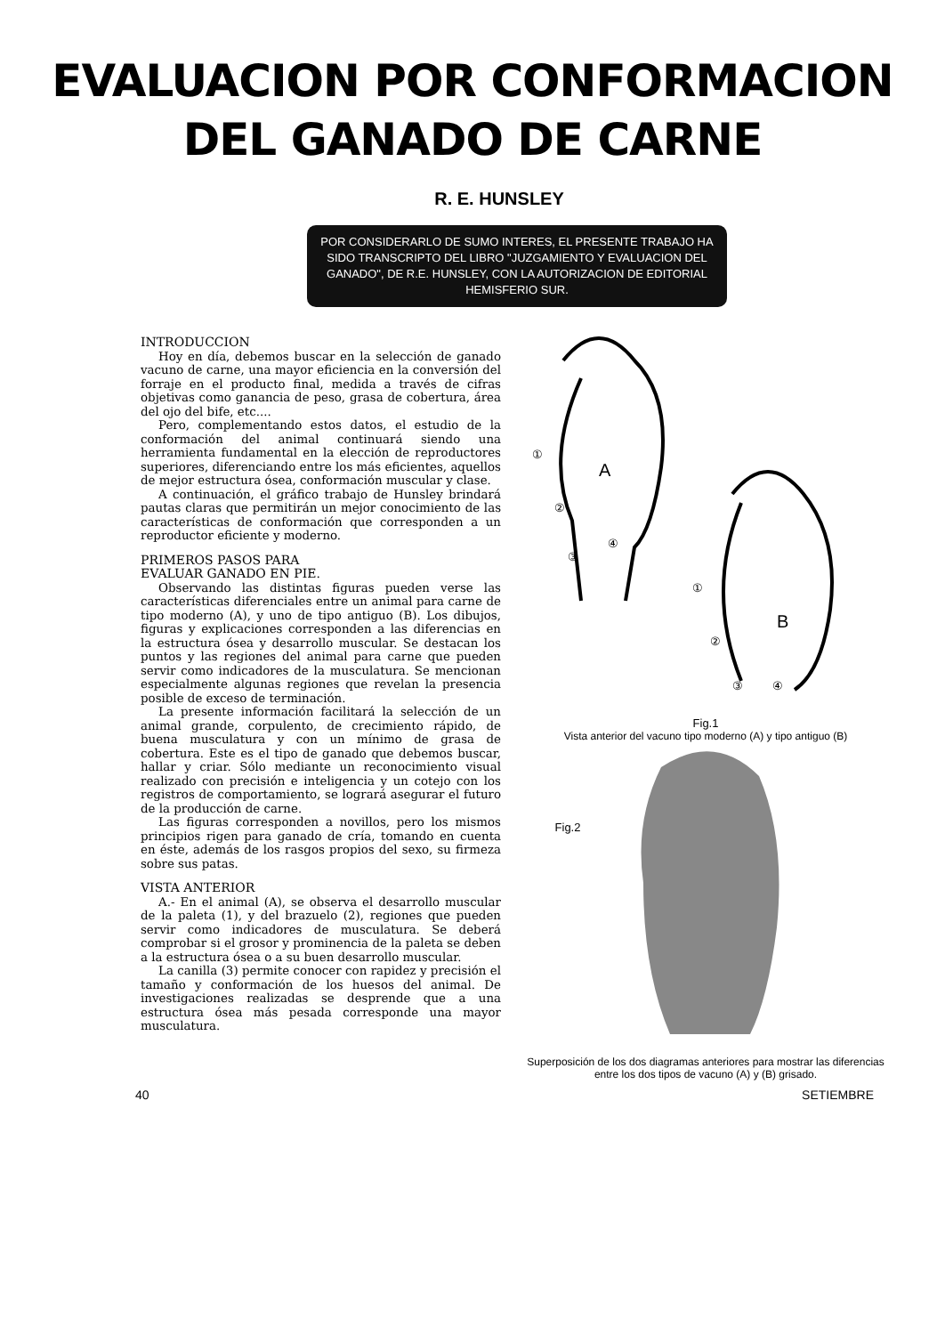EVALUACION POR CONFORMACION
DEL GANADO DE CARNE
R. E. HUNSLEY
POR CONSIDERARLO DE SUMO INTERES, EL PRESENTE TRABAJO HA SIDO TRANSCRIPTO DEL LIBRO "JUZGAMIENTO Y EVALUACION DEL GANADO", DE R.E. HUNSLEY, CON LA AUTORIZACION DE EDITORIAL HEMISFERIO SUR.
INTRODUCCION
Hoy en día, debemos buscar en la selección de ganado vacuno de carne, una mayor eficiencia en la conversión del forraje en el producto final, medida a través de cifras objetivas como ganancia de peso, grasa de cobertura, área del ojo del bife, etc....
Pero, complementando estos datos, el estudio de la conformación del animal continuará siendo una herramienta fundamental en la elección de reproductores superiores, diferenciando entre los más eficientes, aquellos de mejor estructura ósea, conformación muscular y clase.
A continuación, el gráfico trabajo de Hunsley brindará pautas claras que permitirán un mejor conocimiento de las características de conformación que corresponden a un reproductor eficiente y moderno.
PRIMEROS PASOS PARA
EVALUAR GANADO EN PIE.
Observando las distintas figuras pueden verse las características diferenciales entre un animal para carne de tipo moderno (A), y uno de tipo antiguo (B). Los dibujos, figuras y explicaciones corresponden a las diferencias en la estructura ósea y desarrollo muscular. Se destacan los puntos y las regiones del animal para carne que pueden servir como indicadores de la musculatura. Se mencionan especialmente algunas regiones que revelan la presencia posible de exceso de terminación.
La presente información facilitará la selección de un animal grande, corpulento, de crecimiento rápido, de buena musculatura y con un mínimo de grasa de cobertura. Este es el tipo de ganado que debemos buscar, hallar y criar. Sólo mediante un reconocimiento visual realizado con precisión e inteligencia y un cotejo con los registros de comportamiento, se logrará asegurar el futuro de la producción de carne.
Las figuras corresponden a novillos, pero los mismos principios rigen para ganado de cría, tomando en cuenta en éste, además de los rasgos propios del sexo, su firmeza sobre sus patas.
VISTA ANTERIOR
A.- En el animal (A), se observa el desarrollo muscular de la paleta (1), y del brazuelo (2), regiones que pueden servir como indicadores de musculatura. Se deberá comprobar si el grosor y prominencia de la paleta se deben a la estructura ósea o a su buen desarrollo muscular.
La canilla (3) permite conocer con rapidez y precisión el tamaño y conformación de los huesos del animal. De investigaciones realizadas se desprende que a una estructura ósea más pesada corresponde una mayor musculatura.
A
B
①
②
③
④
①
②
③
④
Fig.1
Vista anterior del vacuno tipo moderno (A) y tipo antiguo (B)
Fig.2
Superposición de los dos diagramas anteriores para mostrar las diferencias entre los dos tipos de vacuno (A) y (B) grisado.
40 SETIEMBRE